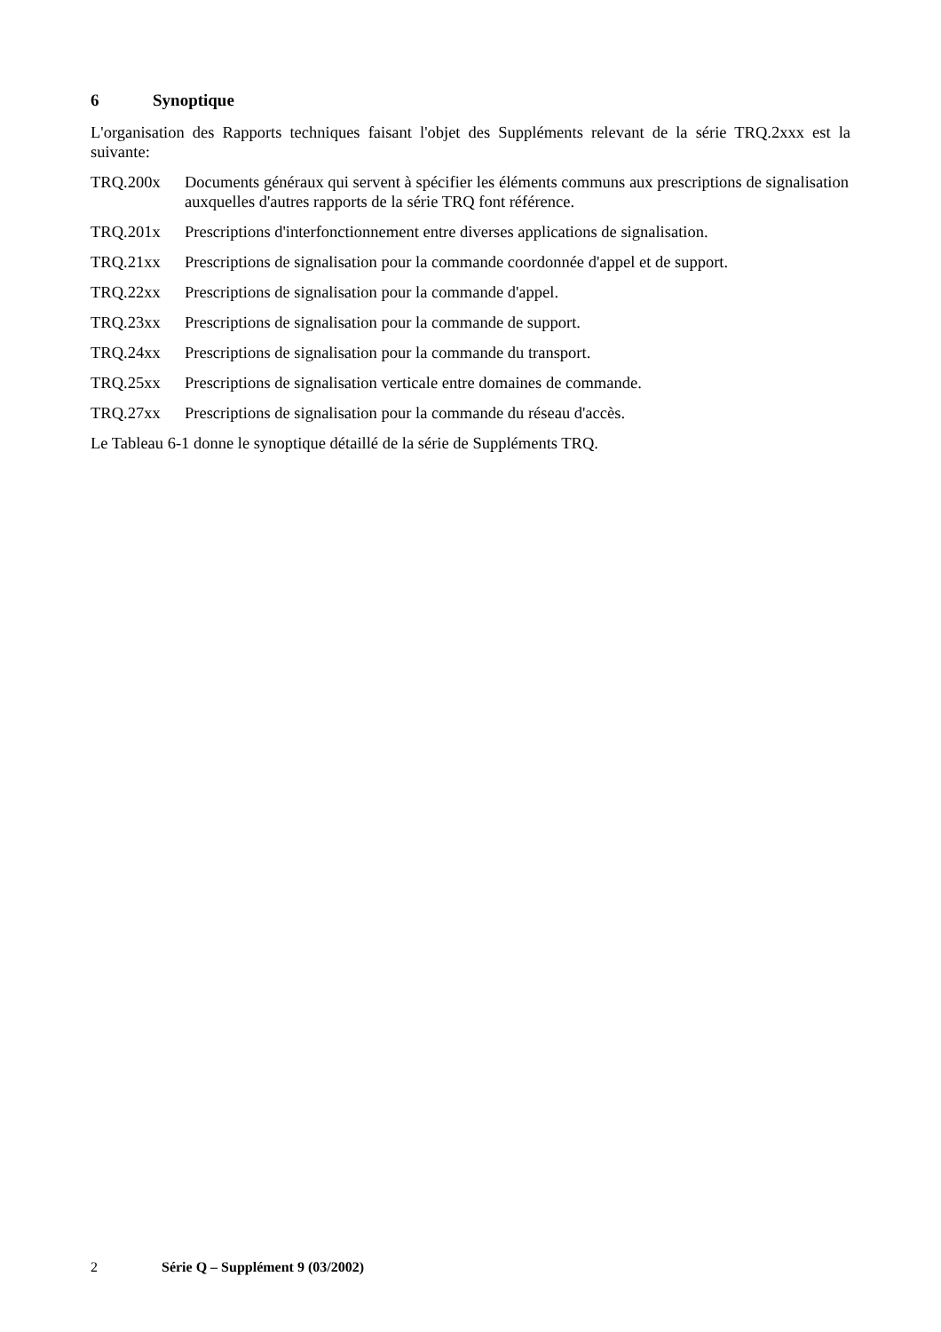6 Synoptique
L'organisation des Rapports techniques faisant l'objet des Suppléments relevant de la série TRQ.2xxx est la suivante:
TRQ.200x Documents généraux qui servent à spécifier les éléments communs aux prescriptions de signalisation auxquelles d'autres rapports de la série TRQ font référence.
TRQ.201x Prescriptions d'interfonctionnement entre diverses applications de signalisation.
TRQ.21xx Prescriptions de signalisation pour la commande coordonnée d'appel et de support.
TRQ.22xx Prescriptions de signalisation pour la commande d'appel.
TRQ.23xx Prescriptions de signalisation pour la commande de support.
TRQ.24xx Prescriptions de signalisation pour la commande du transport.
TRQ.25xx Prescriptions de signalisation verticale entre domaines de commande.
TRQ.27xx Prescriptions de signalisation pour la commande du réseau d'accès.
Le Tableau 6-1 donne le synoptique détaillé de la série de Suppléments TRQ.
2 Série Q – Supplément 9 (03/2002)